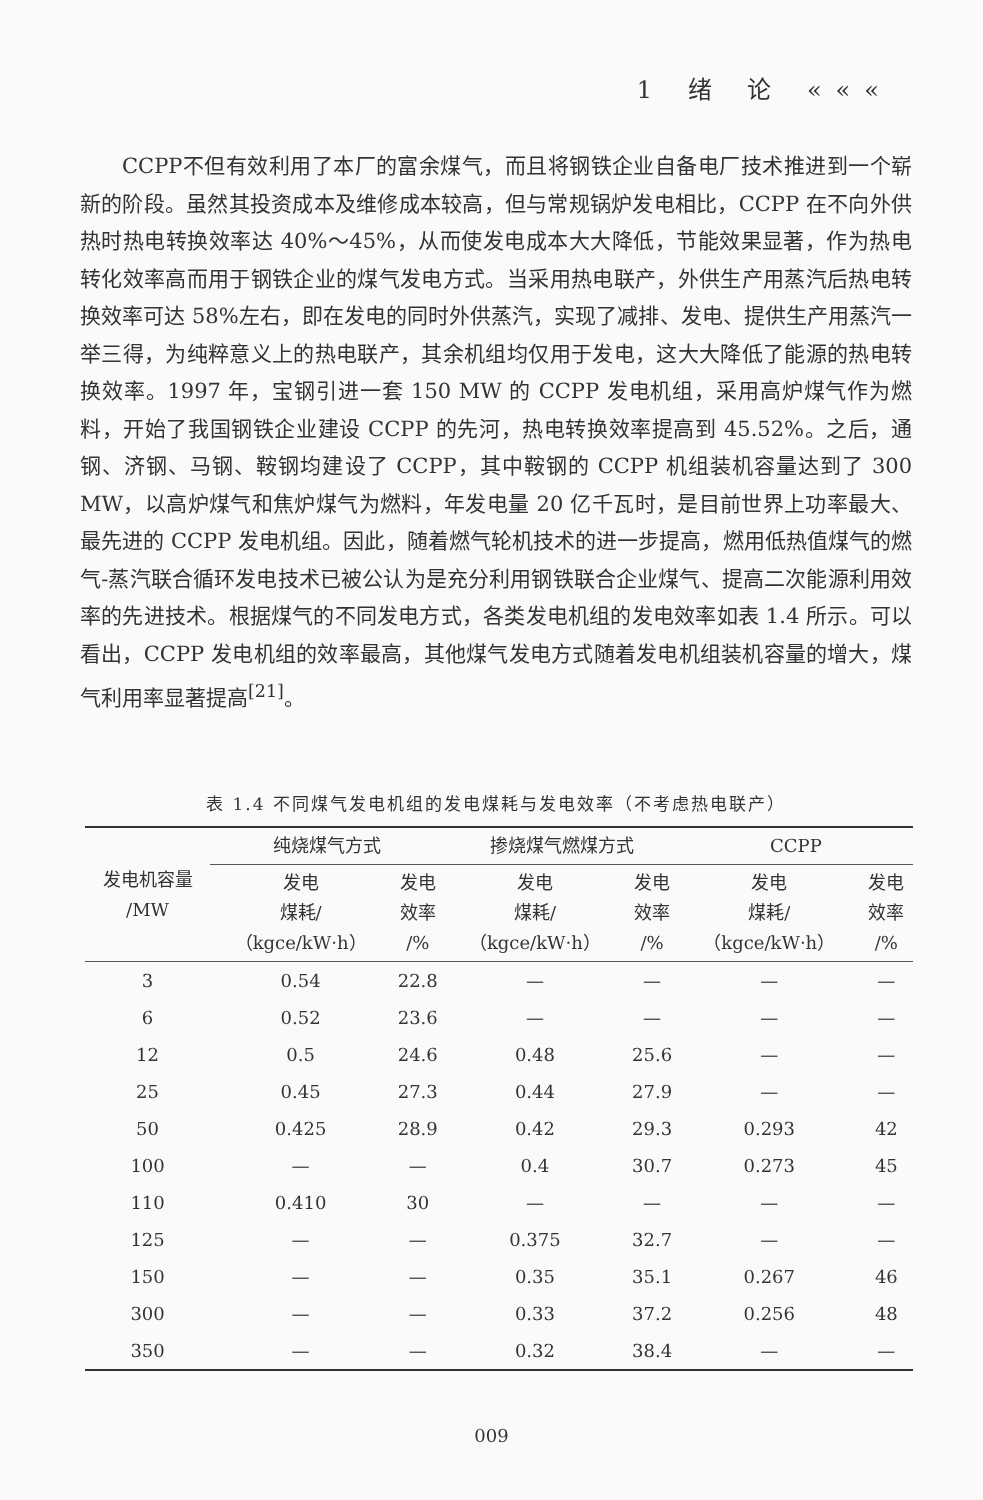1 绪 论 «««
CCPP不但有效利用了本厂的富余煤气，而且将钢铁企业自备电厂技术推进到一个崭新的阶段。虽然其投资成本及维修成本较高，但与常规锅炉发电相比，CCPP 在不向外供热时热电转换效率达 40%～45%，从而使发电成本大大降低，节能效果显著，作为热电转化效率高而用于钢铁企业的煤气发电方式。当采用热电联产，外供生产用蒸汽后热电转换效率可达 58%左右，即在发电的同时外供蒸汽，实现了减排、发电、提供生产用蒸汽一举三得，为纯粹意义上的热电联产，其余机组均仅用于发电，这大大降低了能源的热电转换效率。1997 年，宝钢引进一套 150 MW 的 CCPP 发电机组，采用高炉煤气作为燃料，开始了我国钢铁企业建设 CCPP 的先河，热电转换效率提高到 45.52%。之后，通钢、济钢、马钢、鞍钢均建设了 CCPP，其中鞍钢的 CCPP 机组装机容量达到了 300 MW，以高炉煤气和焦炉煤气为燃料，年发电量 20 亿千瓦时，是目前世界上功率最大、最先进的 CCPP 发电机组。因此，随着燃气轮机技术的进一步提高，燃用低热值煤气的燃气-蒸汽联合循环发电技术已被公认为是充分利用钢铁联合企业煤气、提高二次能源利用效率的先进技术。根据煤气的不同发电方式，各类发电机组的发电效率如表 1.4 所示。可以看出，CCPP 发电机组的效率最高，其他煤气发电方式随着发电机组装机容量的增大，煤气利用率显著提高<sup>[21]</sup>。
表 1.4 不同煤气发电机组的发电煤耗与发电效率（不考虑热电联产）
| 发电机容量 /MW | 纯烧煤气方式 | | 掺烧煤气燃煤方式 | | CCPP | |
| --- | --- | --- | --- | --- | --- | --- |
| | 发电 煤耗/ （kgce/kW·h） | 发电 效率 /% | 发电 煤耗/ （kgce/kW·h） | 发电 效率 /% | 发电 煤耗/ （kgce/kW·h） | 发电 效率 /% |
| 3 | 0.54 | 22.8 | — | — | — | — |
| 6 | 0.52 | 23.6 | — | — | — | — |
| 12 | 0.5 | 24.6 | 0.48 | 25.6 | — | — |
| 25 | 0.45 | 27.3 | 0.44 | 27.9 | — | — |
| 50 | 0.425 | 28.9 | 0.42 | 29.3 | 0.293 | 42 |
| 100 | — | — | 0.4 | 30.7 | 0.273 | 45 |
| 110 | 0.410 | 30 | — | — | — | — |
| 125 | — | — | 0.375 | 32.7 | — | — |
| 150 | — | — | 0.35 | 35.1 | 0.267 | 46 |
| 300 | — | — | 0.33 | 37.2 | 0.256 | 48 |
| 350 | — | — | 0.32 | 38.4 | — | — |
009